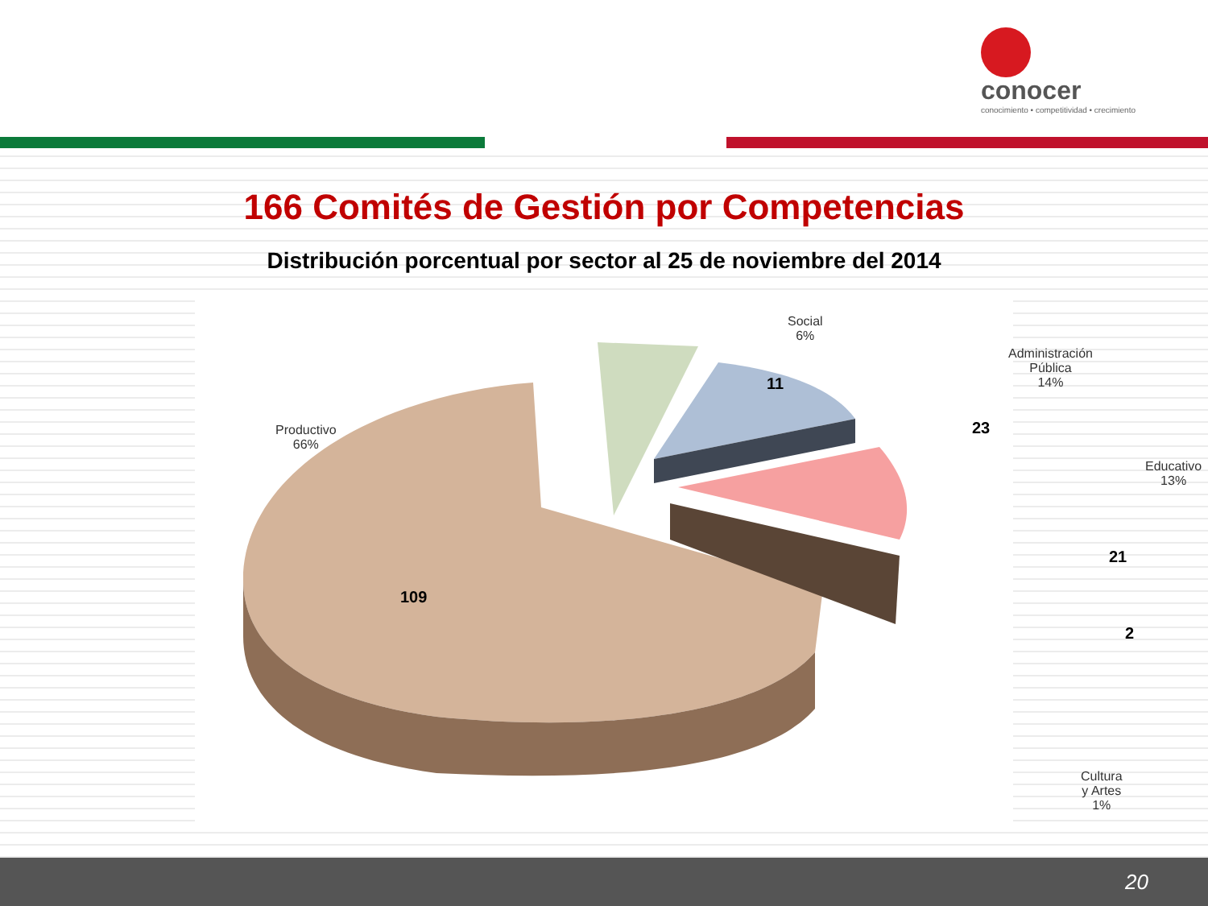conocer
conocimiento • competitividad • crecimiento
166 Comités de Gestión por Competencias
Distribución porcentual por sector al 25 de noviembre del 2014
Social
6%
Administración Pública
14%
Educativo
13%
Productivo
66%
Cultura y Artes
1%
11
23
21
2
109
20